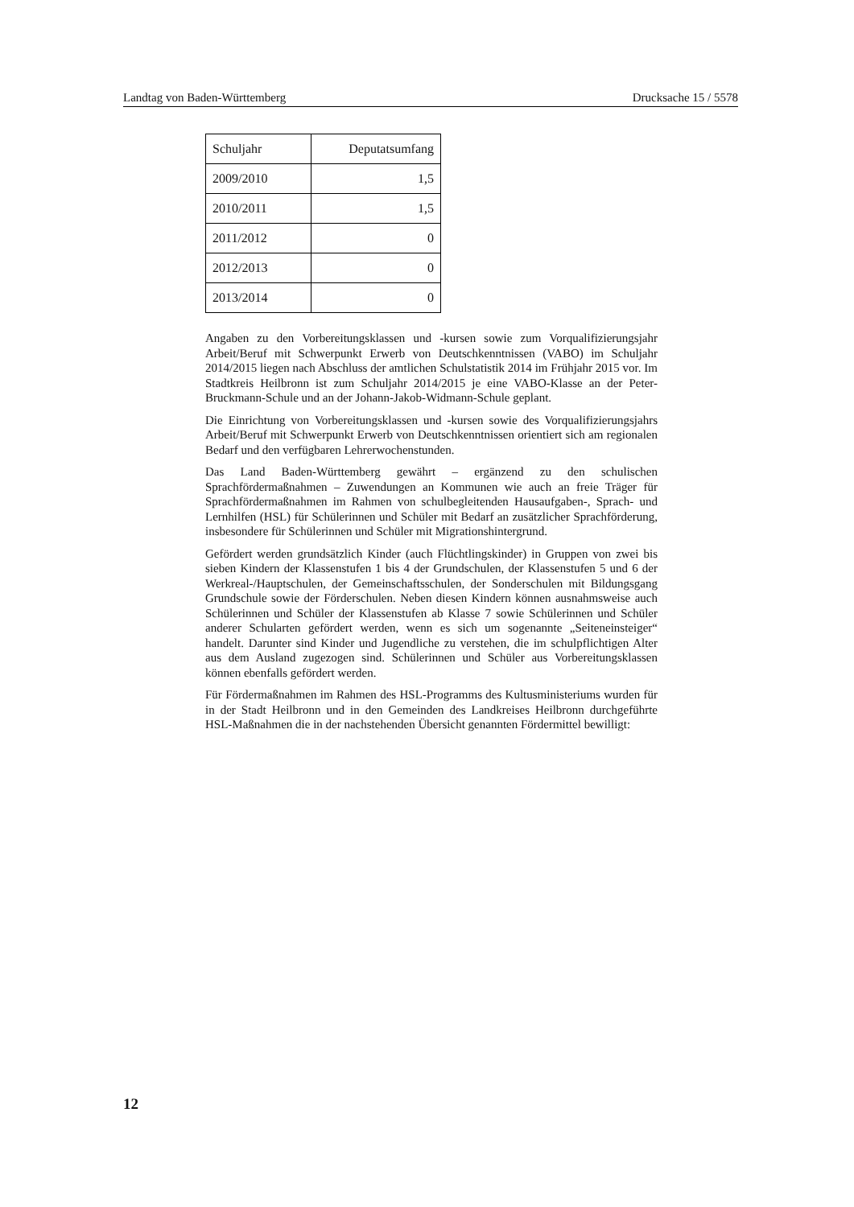Landtag von Baden-Württemberg Drucksache 15 / 5578
| Schuljahr | Deputatsumfang |
| --- | --- |
| 2009/2010 | 1,5 |
| 2010/2011 | 1,5 |
| 2011/2012 | 0 |
| 2012/2013 | 0 |
| 2013/2014 | 0 |
Angaben zu den Vorbereitungsklassen und -kursen sowie zum Vorqualifizierungsjahr Arbeit/Beruf mit Schwerpunkt Erwerb von Deutschkenntnissen (VABO) im Schuljahr 2014/2015 liegen nach Abschluss der amtlichen Schulstatistik 2014 im Frühjahr 2015 vor. Im Stadtkreis Heilbronn ist zum Schuljahr 2014/2015 je eine VABO-Klasse an der Peter-Bruckmann-Schule und an der Johann-Jakob-Widmann-Schule geplant.
Die Einrichtung von Vorbereitungsklassen und -kursen sowie des Vorqualifizierungsjahrs Arbeit/Beruf mit Schwerpunkt Erwerb von Deutschkenntnissen orientiert sich am regionalen Bedarf und den verfügbaren Lehrerwochenstunden.
Das Land Baden-Württemberg gewährt – ergänzend zu den schulischen Sprachfördermaßnahmen – Zuwendungen an Kommunen wie auch an freie Träger für Sprachfördermaßnahmen im Rahmen von schulbegleitenden Hausaufgaben-, Sprach- und Lernhilfen (HSL) für Schülerinnen und Schüler mit Bedarf an zusätzlicher Sprachförderung, insbesondere für Schülerinnen und Schüler mit Migrationshintergrund.
Gefördert werden grundsätzlich Kinder (auch Flüchtlingskinder) in Gruppen von zwei bis sieben Kindern der Klassenstufen 1 bis 4 der Grundschulen, der Klassenstufen 5 und 6 der Werkreal-/Hauptschulen, der Gemeinschaftsschulen, der Sonderschulen mit Bildungsgang Grundschule sowie der Förderschulen. Neben diesen Kindern können ausnahmsweise auch Schülerinnen und Schüler der Klassenstufen ab Klasse 7 sowie Schülerinnen und Schüler anderer Schularten gefördert werden, wenn es sich um sogenannte „Seiteneinsteiger“ handelt. Darunter sind Kinder und Jugendliche zu verstehen, die im schulpflichtigen Alter aus dem Ausland zugezogen sind. Schülerinnen und Schüler aus Vorbereitungsklassen können ebenfalls gefördert werden.
Für Fördermaßnahmen im Rahmen des HSL-Programms des Kultusministeriums wurden für in der Stadt Heilbronn und in den Gemeinden des Landkreises Heilbronn durchgeführte HSL-Maßnahmen die in der nachstehenden Übersicht genannten Fördermittel bewilligt:
12